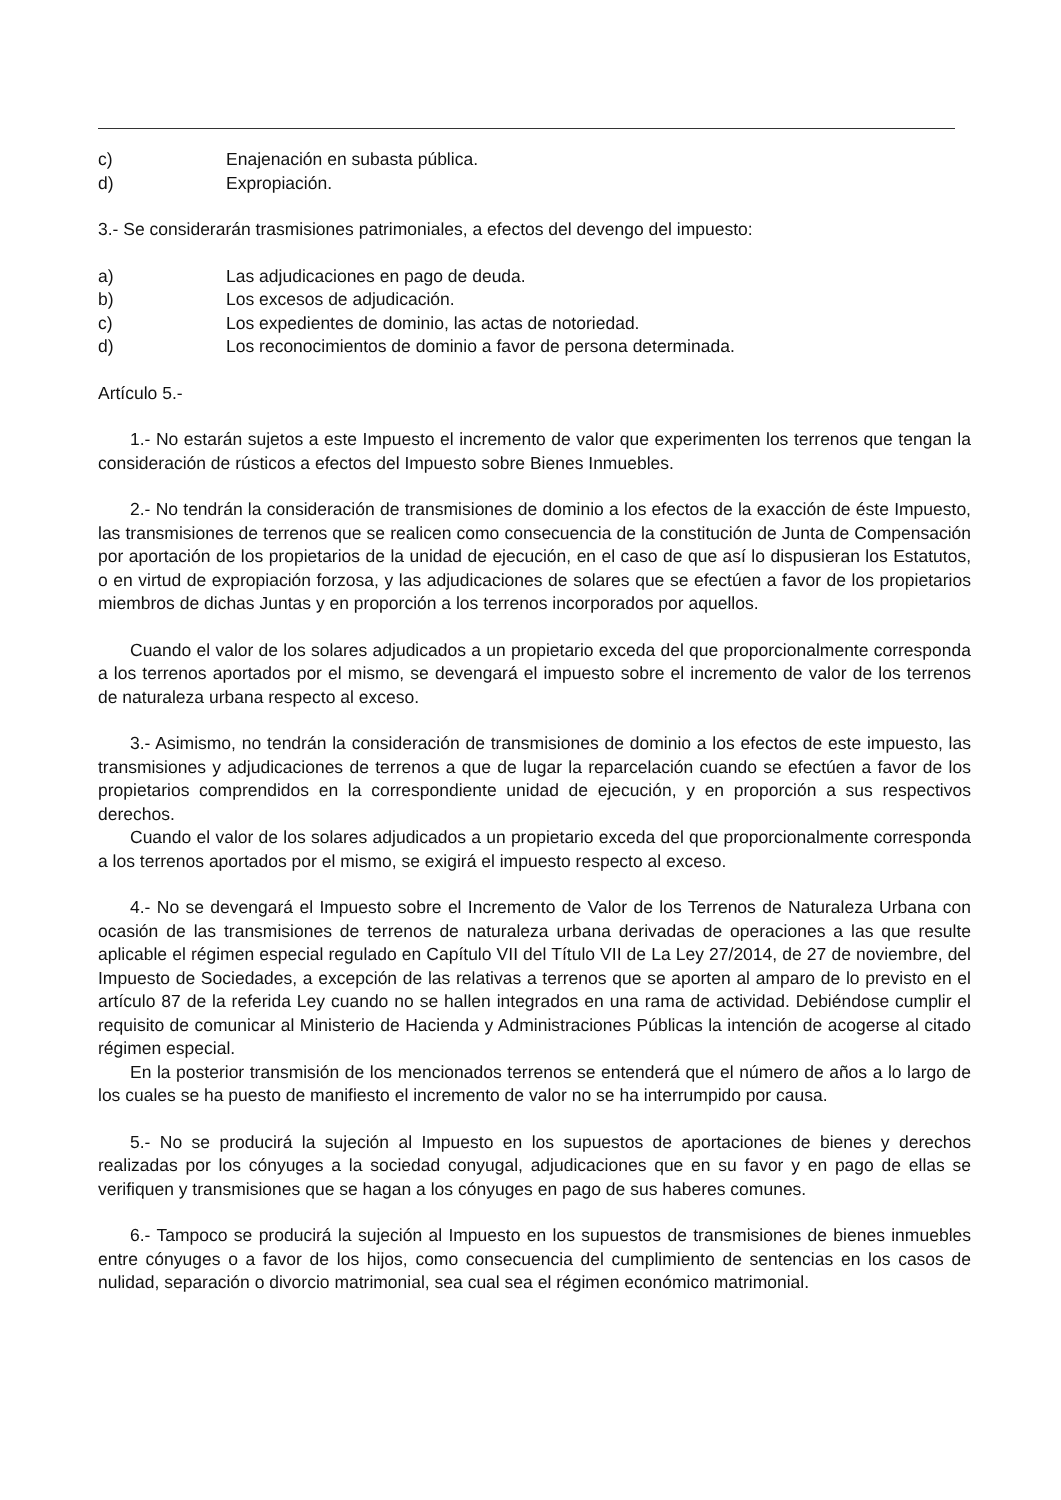c) Enajenación en subasta pública.
d) Expropiación.
3.- Se considerarán trasmisiones patrimoniales, a efectos del devengo del impuesto:
a) Las adjudicaciones en pago de deuda.
b) Los excesos de adjudicación.
c) Los expedientes de dominio, las actas de notoriedad.
d) Los reconocimientos de dominio a favor de persona determinada.
Artículo 5.-
1.- No estarán sujetos a este Impuesto el incremento de valor que experimenten los terrenos que tengan la consideración de rústicos a efectos del Impuesto sobre Bienes Inmuebles.
2.- No tendrán la consideración de transmisiones de dominio a los efectos de la exacción de éste Impuesto, las transmisiones de terrenos que se realicen como consecuencia de la constitución de Junta de Compensación por aportación de los propietarios de la unidad de ejecución, en el caso de que así lo dispusieran los Estatutos, o en virtud de expropiación forzosa, y las adjudicaciones de solares que se efectúen a favor de los propietarios miembros de dichas Juntas y en proporción a los terrenos incorporados por aquellos.
Cuando el valor de los solares adjudicados a un propietario exceda del que proporcionalmente corresponda a los terrenos aportados por el mismo, se devengará el impuesto sobre el incremento de valor de los terrenos de naturaleza urbana respecto al exceso.
3.- Asimismo, no tendrán la consideración de transmisiones de dominio a los efectos de este impuesto, las transmisiones y adjudicaciones de terrenos a que de lugar la reparcelación cuando se efectúen a favor de los propietarios comprendidos en la correspondiente unidad de ejecución, y en proporción a sus respectivos derechos.
Cuando el valor de los solares adjudicados a un propietario exceda del que proporcionalmente corresponda a los terrenos aportados por el mismo, se exigirá el impuesto respecto al exceso.
4.- No se devengará el Impuesto sobre el Incremento de Valor de los Terrenos de Naturaleza Urbana con ocasión de las transmisiones de terrenos de naturaleza urbana derivadas de operaciones a las que resulte aplicable el régimen especial regulado en Capítulo VII del Título VII de La Ley 27/2014, de 27 de noviembre, del Impuesto de Sociedades, a excepción de las relativas a terrenos que se aporten al amparo de lo previsto en el artículo 87 de la referida Ley cuando no se hallen integrados en una rama de actividad. Debiéndose cumplir el requisito de comunicar al Ministerio de Hacienda y Administraciones Públicas la intención de acogerse al citado régimen especial.
En la posterior transmisión de los mencionados terrenos se entenderá que el número de años a lo largo de los cuales se ha puesto de manifiesto el incremento de valor no se ha interrumpido por causa.
5.- No se producirá la sujeción al Impuesto en los supuestos de aportaciones de bienes y derechos realizadas por los cónyuges a la sociedad conyugal, adjudicaciones que en su favor y en pago de ellas se verifiquen y transmisiones que se hagan a los cónyuges en pago de sus haberes comunes.
6.- Tampoco se producirá la sujeción al Impuesto en los supuestos de transmisiones de bienes inmuebles entre cónyuges o a favor de los hijos, como consecuencia del cumplimiento de sentencias en los casos de nulidad, separación o divorcio matrimonial, sea cual sea el régimen económico matrimonial.